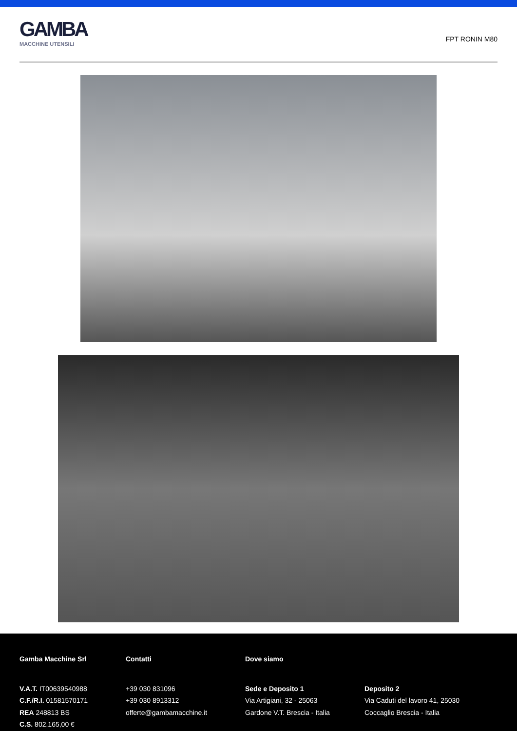GAMBA
MACCHINE UTENSILI
FPT RONIN M80
Gamba Macchine Srl
V.A.T. IT00639540988
C.F./R.I. 01581570171
REA 248813 BS
C.S. 802.165,00 €
Contatti
+39 030 831096
+39 030 8913312
offerte@gambamacchine.it
Dove siamo
Sede e Deposito 1
Via Artigiani, 32 - 25063
Gardone V.T. Brescia - Italia
Deposito 2
Via Caduti del lavoro 41, 25030
Coccaglio Brescia - Italia